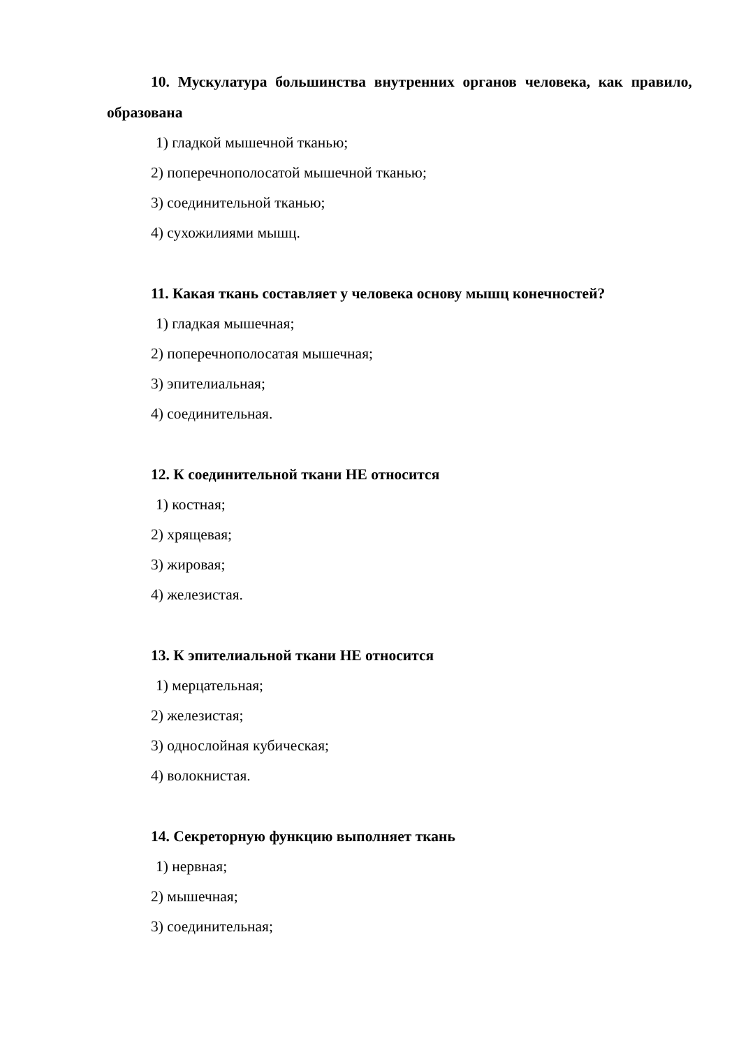10. Мускулатура большинства внутренних органов человека, как правило, образована
1) гладкой мышечной тканью;
2) поперечнополосатой мышечной тканью;
3) соединительной тканью;
4) сухожилиями мышц.
11. Какая ткань составляет у человека основу мышц конечностей?
1) гладкая мышечная;
2) поперечнополосатая мышечная;
3) эпителиальная;
4) соединительная.
12. К соединительной ткани НЕ относится
1) костная;
2) хрящевая;
3) жировая;
4) железистая.
13. К эпителиальной ткани НЕ относится
1) мерцательная;
2) железистая;
3) однослойная кубическая;
4) волокнистая.
14. Секреторную функцию выполняет ткань
1) нервная;
2) мышечная;
3) соединительная;